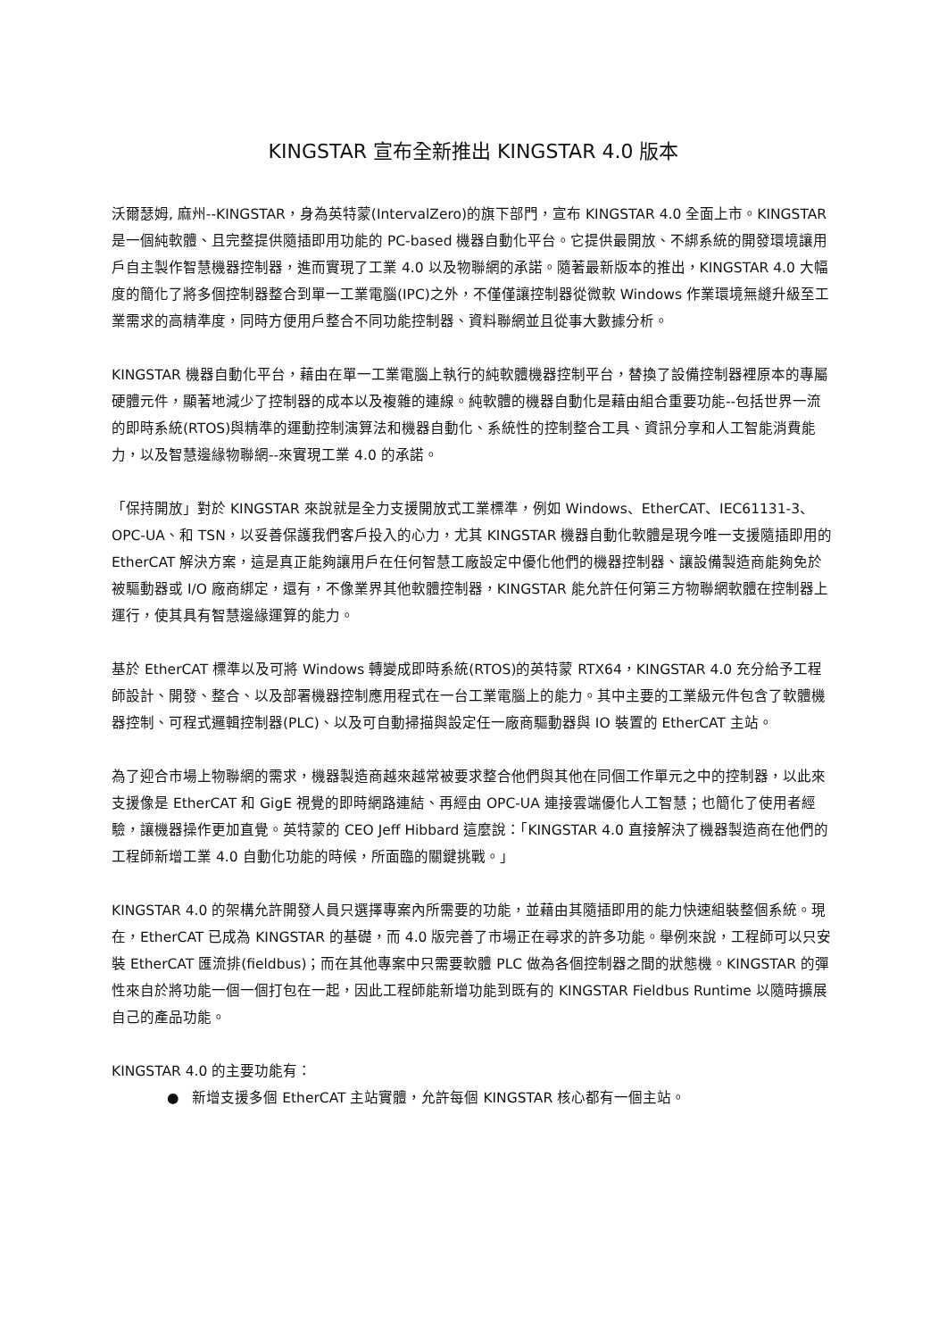KINGSTAR 宣布全新推出 KINGSTAR 4.0 版本
沃爾瑟姆, 麻州--KINGSTAR，身為英特蒙(IntervalZero)的旗下部門，宣布 KINGSTAR 4.0 全面上市。KINGSTAR 是一個純軟體、且完整提供隨插即用功能的 PC-based 機器自動化平台。它提供最開放、不綁系統的開發環境讓用戶自主製作智慧機器控制器，進而實現了工業 4.0 以及物聯網的承諾。隨著最新版本的推出，KINGSTAR 4.0 大幅度的簡化了將多個控制器整合到單一工業電腦(IPC)之外，不僅僅讓控制器從微軟 Windows 作業環境無縫升級至工業需求的高精準度，同時方便用戶整合不同功能控制器、資料聯網並且從事大數據分析。
KINGSTAR 機器自動化平台，藉由在單一工業電腦上執行的純軟體機器控制平台，替換了設備控制器裡原本的專屬硬體元件，顯著地減少了控制器的成本以及複雜的連線。純軟體的機器自動化是藉由組合重要功能--包括世界一流的即時系統(RTOS)與精準的運動控制演算法和機器自動化、系統性的控制整合工具、資訊分享和人工智能消費能力，以及智慧邊緣物聯網--來實現工業 4.0 的承諾。
「保持開放」對於 KINGSTAR 來說就是全力支援開放式工業標準，例如 Windows、EtherCAT、IEC61131-3、OPC-UA、和 TSN，以妥善保護我們客戶投入的心力，尤其 KINGSTAR 機器自動化軟體是現今唯一支援隨插即用的 EtherCAT 解決方案，這是真正能夠讓用戶在任何智慧工廠設定中優化他們的機器控制器、讓設備製造商能夠免於被驅動器或 I/O 廠商綁定，還有，不像業界其他軟體控制器，KINGSTAR 能允許任何第三方物聯網軟體在控制器上運行，使其具有智慧邊緣運算的能力。
基於 EtherCAT 標準以及可將 Windows 轉變成即時系統(RTOS)的英特蒙 RTX64，KINGSTAR 4.0 充分給予工程師設計、開發、整合、以及部署機器控制應用程式在一台工業電腦上的能力。其中主要的工業級元件包含了軟體機器控制、可程式邏輯控制器(PLC)、以及可自動掃描與設定任一廠商驅動器與 IO 裝置的 EtherCAT 主站。
為了迎合市場上物聯網的需求，機器製造商越來越常被要求整合他們與其他在同個工作單元之中的控制器，以此來支援像是 EtherCAT 和 GigE 視覺的即時網路連結、再經由 OPC-UA 連接雲端優化人工智慧；也簡化了使用者經驗，讓機器操作更加直覺。英特蒙的 CEO Jeff Hibbard 這麼說：「KINGSTAR 4.0 直接解決了機器製造商在他們的工程師新增工業 4.0 自動化功能的時候，所面臨的關鍵挑戰。」
KINGSTAR 4.0 的架構允許開發人員只選擇專案內所需要的功能，並藉由其隨插即用的能力快速組裝整個系統。現在，EtherCAT 已成為 KINGSTAR 的基礎，而 4.0 版完善了市場正在尋求的許多功能。舉例來說，工程師可以只安裝 EtherCAT 匯流排(fieldbus)；而在其他專案中只需要軟體 PLC 做為各個控制器之間的狀態機。KINGSTAR 的彈性來自於將功能一個一個打包在一起，因此工程師能新增功能到既有的 KINGSTAR Fieldbus Runtime 以隨時擴展自己的產品功能。
KINGSTAR 4.0 的主要功能有：
● 新增支援多個 EtherCAT 主站實體，允許每個 KINGSTAR 核心都有一個主站。